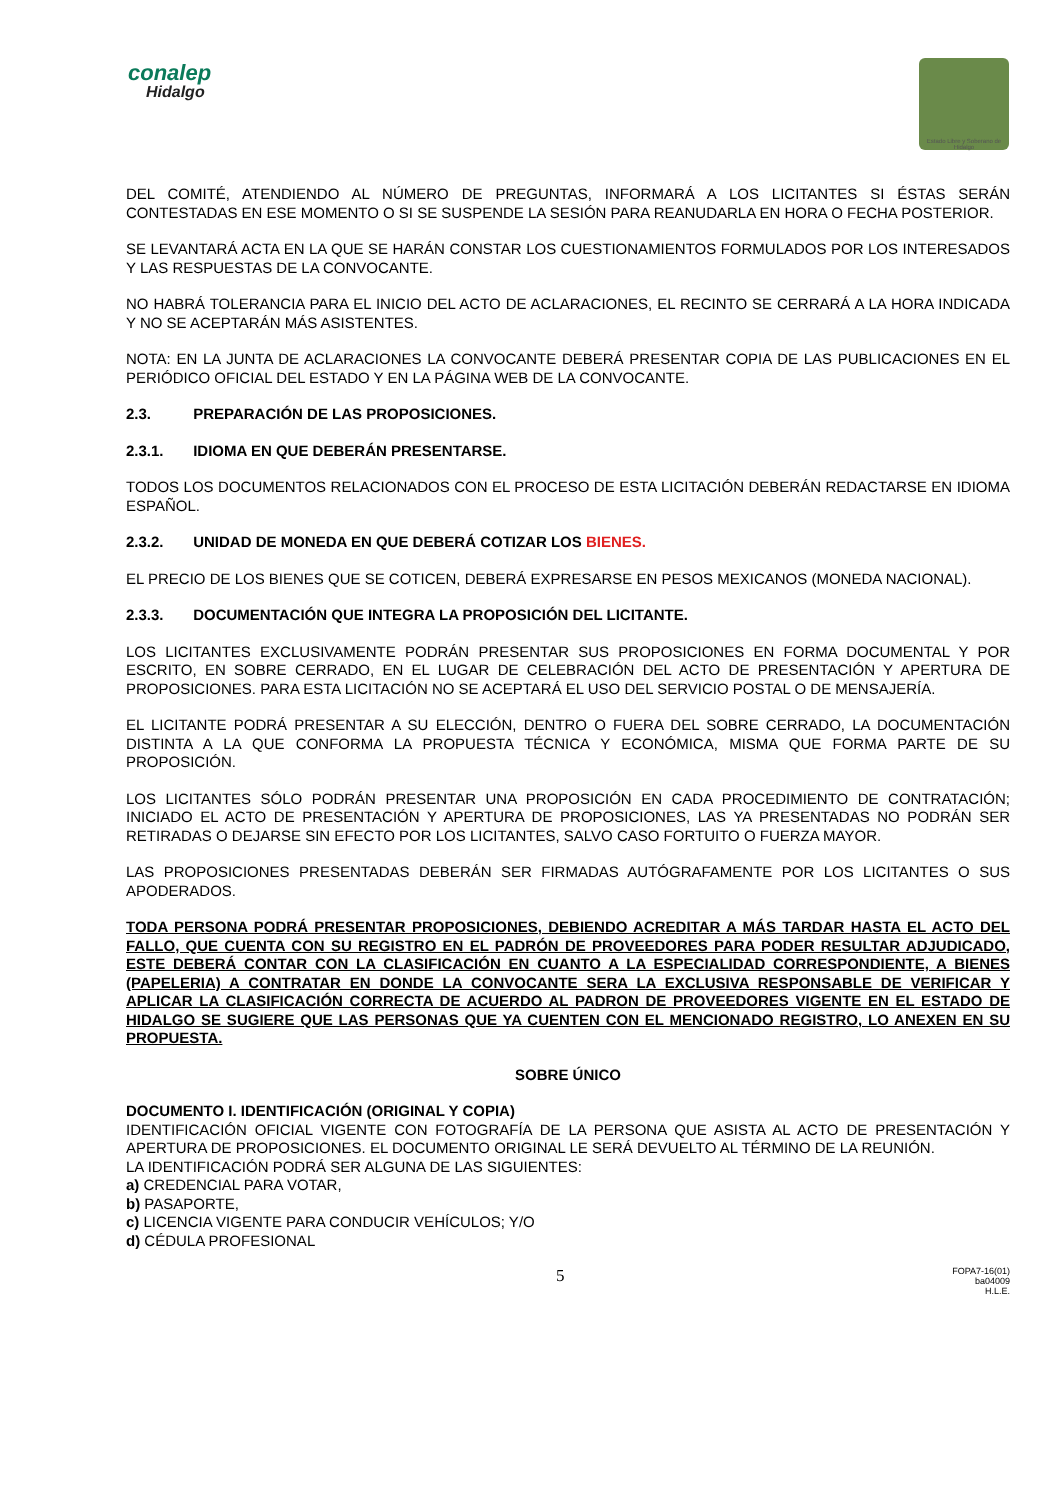conalep
Hidalgo
Estado Libre y Soberano de Hidalgo
DEL COMITÉ, ATENDIENDO AL NÚMERO DE PREGUNTAS, INFORMARÁ A LOS LICITANTES SI ÉSTAS SERÁN CONTESTADAS EN ESE MOMENTO O SI SE SUSPENDE LA SESIÓN PARA REANUDARLA EN HORA O FECHA POSTERIOR.
SE LEVANTARÁ ACTA EN LA QUE SE HARÁN CONSTAR LOS CUESTIONAMIENTOS FORMULADOS POR LOS INTERESADOS Y LAS RESPUESTAS DE LA CONVOCANTE.
NO HABRÁ TOLERANCIA PARA EL INICIO DEL ACTO DE ACLARACIONES, EL RECINTO SE CERRARÁ A LA HORA INDICADA Y NO SE ACEPTARÁN MÁS ASISTENTES.
NOTA: EN LA JUNTA DE ACLARACIONES LA CONVOCANTE DEBERÁ PRESENTAR COPIA DE LAS PUBLICACIONES EN EL PERIÓDICO OFICIAL DEL ESTADO Y EN LA PÁGINA WEB DE LA CONVOCANTE.
2.3. PREPARACIÓN DE LAS PROPOSICIONES.
2.3.1. IDIOMA EN QUE DEBERÁN PRESENTARSE.
TODOS LOS DOCUMENTOS RELACIONADOS CON EL PROCESO DE ESTA LICITACIÓN DEBERÁN REDACTARSE EN IDIOMA ESPAÑOL.
2.3.2. UNIDAD DE MONEDA EN QUE DEBERÁ COTIZAR LOS BIENES.
EL PRECIO DE LOS BIENES QUE SE COTICEN, DEBERÁ EXPRESARSE EN PESOS MEXICANOS (MONEDA NACIONAL).
2.3.3. DOCUMENTACIÓN QUE INTEGRA LA PROPOSICIÓN DEL LICITANTE.
LOS LICITANTES EXCLUSIVAMENTE PODRÁN PRESENTAR SUS PROPOSICIONES EN FORMA DOCUMENTAL Y POR ESCRITO, EN SOBRE CERRADO, EN EL LUGAR DE CELEBRACIÓN DEL ACTO DE PRESENTACIÓN Y APERTURA DE PROPOSICIONES. PARA ESTA LICITACIÓN NO SE ACEPTARÁ EL USO DEL SERVICIO POSTAL O DE MENSAJERÍA.
EL LICITANTE PODRÁ PRESENTAR A SU ELECCIÓN, DENTRO O FUERA DEL SOBRE CERRADO, LA DOCUMENTACIÓN DISTINTA A LA QUE CONFORMA LA PROPUESTA TÉCNICA Y ECONÓMICA, MISMA QUE FORMA PARTE DE SU PROPOSICIÓN.
LOS LICITANTES SÓLO PODRÁN PRESENTAR UNA PROPOSICIÓN EN CADA PROCEDIMIENTO DE CONTRATACIÓN; INICIADO EL ACTO DE PRESENTACIÓN Y APERTURA DE PROPOSICIONES, LAS YA PRESENTADAS NO PODRÁN SER RETIRADAS O DEJARSE SIN EFECTO POR LOS LICITANTES, SALVO CASO FORTUITO O FUERZA MAYOR.
LAS PROPOSICIONES PRESENTADAS DEBERÁN SER FIRMADAS AUTÓGRAFAMENTE POR LOS LICITANTES O SUS APODERADOS.
TODA PERSONA PODRÁ PRESENTAR PROPOSICIONES, DEBIENDO ACREDITAR A MÁS TARDAR HASTA EL ACTO DEL FALLO, QUE CUENTA CON SU REGISTRO EN EL PADRÓN DE PROVEEDORES PARA PODER RESULTAR ADJUDICADO, ESTE DEBERÁ CONTAR CON LA CLASIFICACIÓN EN CUANTO A LA ESPECIALIDAD CORRESPONDIENTE, A BIENES (PAPELERIA) A CONTRATAR EN DONDE LA CONVOCANTE SERA LA EXCLUSIVA RESPONSABLE DE VERIFICAR Y APLICAR LA CLASIFICACIÓN CORRECTA DE ACUERDO AL PADRON DE PROVEEDORES VIGENTE EN EL ESTADO DE HIDALGO SE SUGIERE QUE LAS PERSONAS QUE YA CUENTEN CON EL MENCIONADO REGISTRO, LO ANEXEN EN SU PROPUESTA.
SOBRE ÚNICO
DOCUMENTO I. IDENTIFICACIÓN (ORIGINAL Y COPIA)
IDENTIFICACIÓN OFICIAL VIGENTE CON FOTOGRAFÍA DE LA PERSONA QUE ASISTA AL ACTO DE PRESENTACIÓN Y APERTURA DE PROPOSICIONES. EL DOCUMENTO ORIGINAL LE SERÁ DEVUELTO AL TÉRMINO DE LA REUNIÓN.
LA IDENTIFICACIÓN PODRÁ SER ALGUNA DE LAS SIGUIENTES:
a) CREDENCIAL PARA VOTAR,
b) PASAPORTE,
c) LICENCIA VIGENTE PARA CONDUCIR VEHÍCULOS; Y/O
d) CÉDULA PROFESIONAL
5
FOPA7-16(01)
ba04009
H.L.E.